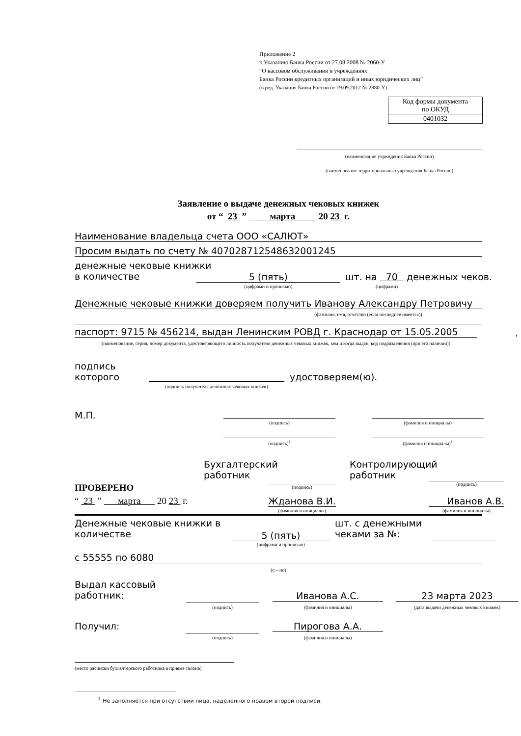Приложение 2
к Указанию Банка России от 27.08.2008 № 2060-У
“О кассовом обслуживании в учреждениях
Банка России кредитных организаций и иных юридических лиц”
(в ред. Указания Банка России от 19.09.2012 № 2880-У)
| Код формы документа по ОКУД |
| 0401032 |
(наименование учреждения Банка России)
(наименование территориального учреждения Банка России)
Заявление о выдаче денежных чековых книжек
от “ 23 ” марта 20 23 г.
Наименование владельца счета ООО «САЛЮТ»
Просим выдать по счету № 40702871254863200124­5
денежные чековые книжки
в количестве
5 (пять) шт. на 70 денежных чеков.
(цифрами и прописью) (цифрами)
Денежные чековые книжки доверяем получить Иванову Александру Петровичу
(фамилия, имя, отчество (если последнее имеется))
паспорт: 9715 № 456214, выдан Ленинским РОВД г. Краснодар от 15.05.2005 ,
(наименование, серия, номер документа, удостоверяющего личность получателя денежных чековых книжек, кем и когда выдан, код подразделения (при его наличии))
подпись
которого
удостоверяем(ю).
(подпись получателя денежных чековых книжек)
М.П.
(подпись) (фамилия и инициалы)
(подпись)<sup>1</sup> (фамилия и инициалы)<sup>1</sup>
Бухгалтерский
работник
Контролирующий
работник
(подпись)
(подпись)
ПРОВЕРЕНО
“ 23 ” марта 20 23 г.
Жданова В.И. Иванов А.В.
(фамилия и инициалы) (фамилия и инициалы)
Денежные чековые книжки в
количестве
5 (пять)
шт. с денежными
чеками за №:
(цифрами и прописью)
с 55555 по 6080
(с – по)
Выдал кассовый
работник:
Иванова А.С. 23 марта 2023
(подпись) (фамилия и инициалы) (дата выдачи денежных чековых книжек)
Получил: Пирогова А.А.
(подпись) (фамилия и инициалы)
(место расписки бухгалтерского работника в приеме талона)
<sup>1</sup> Не заполняется при отсутствии лица, наделенного правом второй подписи.